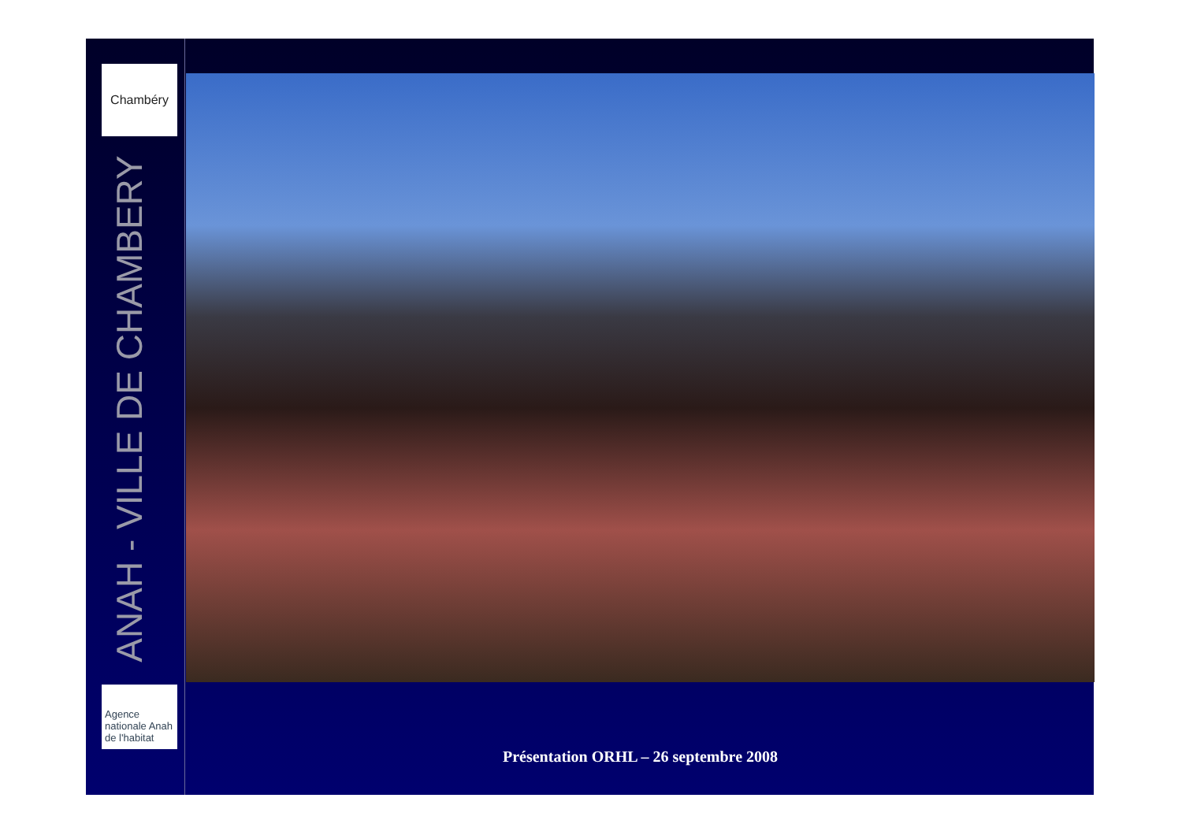Chambéry
ANAH - VILLE DE CHAMBERY
Agence
nationale Anah
de l'habitat
Présentation ORHL – 26 septembre 2008